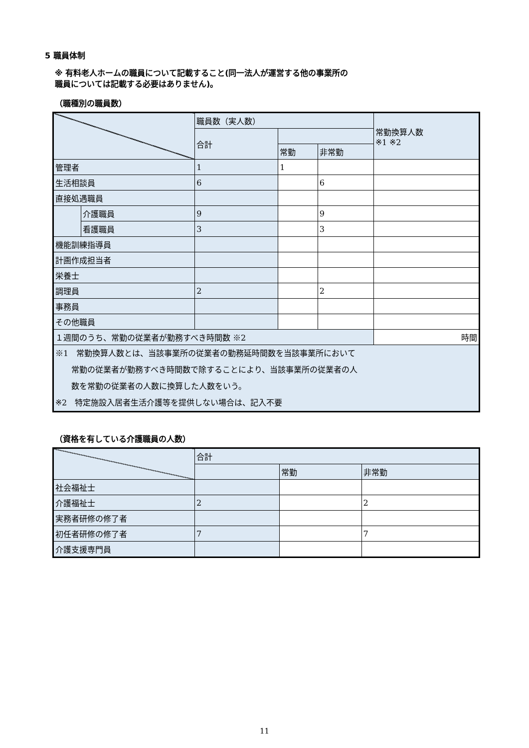5 職員体制
※ 有料老人ホームの職員について記載すること(同一法人が運営する他の事業所の
職員については記載する必要はありません)。
（職種別の職員数）
| | | 職員数（実人数） | | | 常勤換算人数 ※1 ※2 |
| | | 合計 | | | |
| | | | 常勤 | 非常勤 | |
| 管理者 | | 1 | 1 | | |
| 生活相談員 | | 6 | | 6 | |
| 直接処遇職員 | | | | | |
| | 介護職員 | 9 | | 9 | |
| | 看護職員 | 3 | | 3 | |
| 機能訓練指導員 | | | | | |
| 計画作成担当者 | | | | | |
| 栄養士 | | | | | |
| 調理員 | | 2 | | 2 | |
| 事務員 | | | | | |
| その他職員 | | | | | |
| １週間のうち、常勤の従業者が勤務すべき時間数 ※2 | | | | | 時間 |
| ※1 常勤換算人数とは、当該事業所の従業者の勤務延時間数を当該事業所において 常勤の従業者が勤務すべき時間数で除することにより、当該事業所の従業者の人 数を常勤の従業者の人数に換算した人数をいう。 ※2 特定施設入居者生活介護等を提供しない場合は、記入不要 | | | | | |
（資格を有している介護職員の人数）
| | 合計 | | |
| | | 常勤 | 非常勤 |
| 社会福祉士 | | | |
| 介護福祉士 | 2 | | 2 |
| 実務者研修の修了者 | | | |
| 初任者研修の修了者 | 7 | | 7 |
| 介護支援専門員 | | | |
11